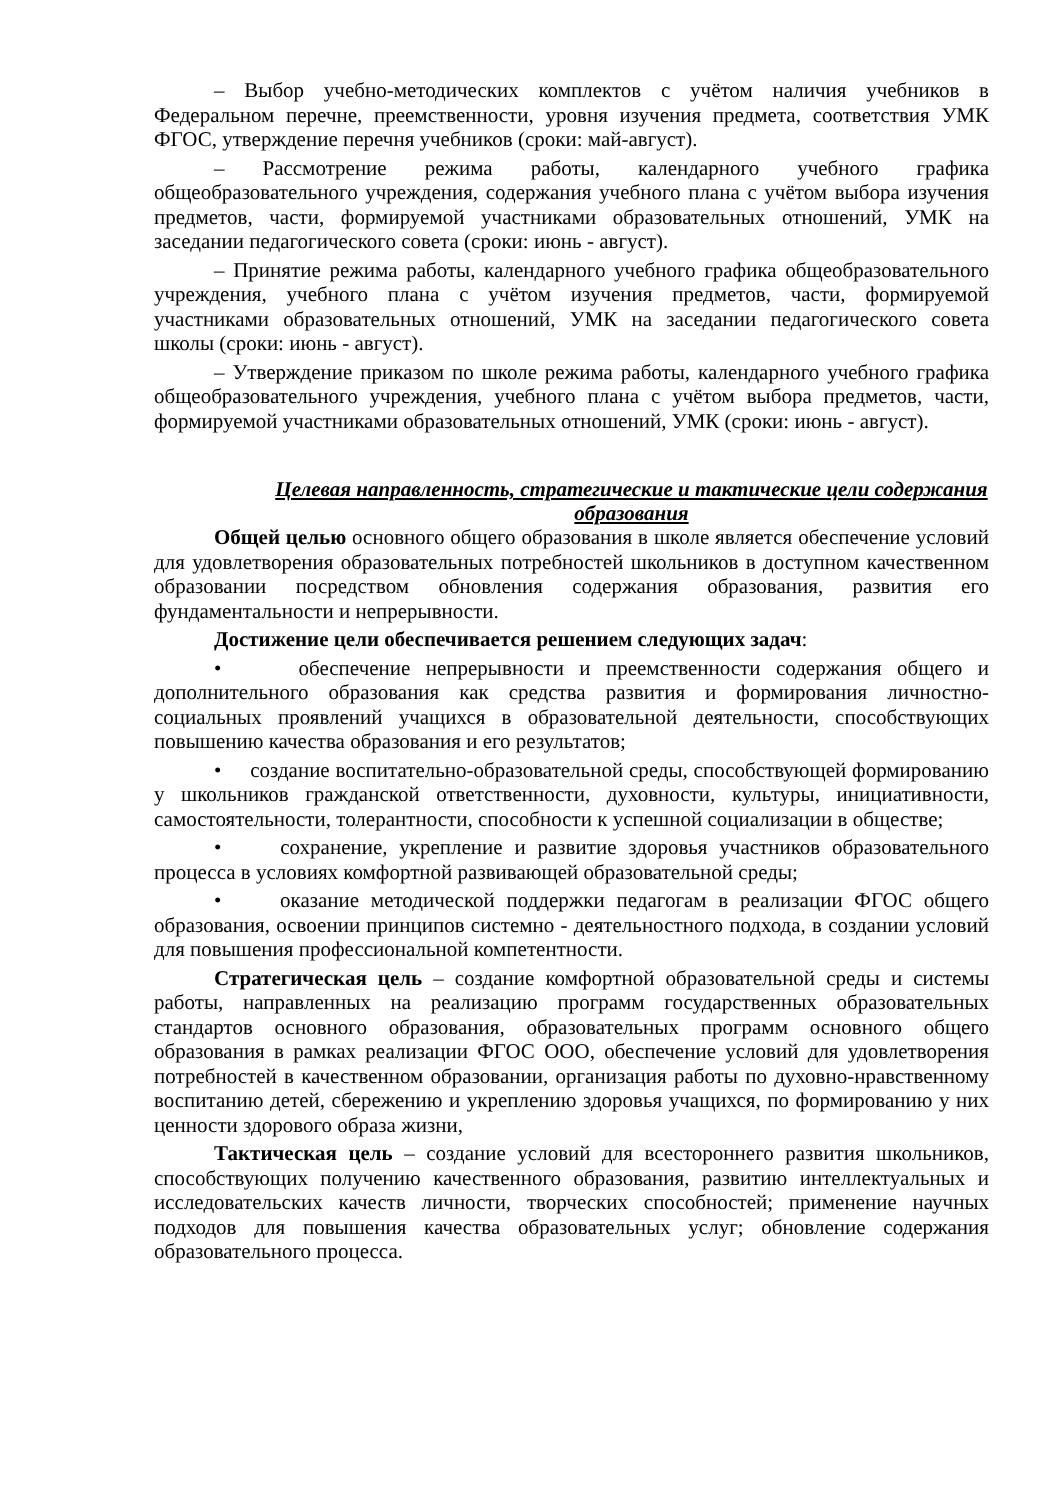– Выбор учебно-методических комплектов с учётом наличия учебников в Федеральном перечне, преемственности, уровня изучения предмета, соответствия УМК ФГОС, утверждение перечня учебников (сроки: май-август).
– Рассмотрение режима работы, календарного учебного графика общеобразовательного учреждения, содержания учебного плана с учётом выбора изучения предметов, части, формируемой участниками образовательных отношений, УМК на заседании педагогического совета (сроки: июнь - август).
– Принятие режима работы, календарного учебного графика общеобразовательного учреждения, учебного плана с учётом изучения предметов, части, формируемой участниками образовательных отношений, УМК на заседании педагогического совета школы (сроки: июнь - август).
– Утверждение приказом по школе режима работы, календарного учебного графика общеобразовательного учреждения, учебного плана с учётом выбора предметов, части, формируемой участниками образовательных отношений, УМК (сроки: июнь - август).
Целевая направленность, стратегические и тактические цели содержания образования
Общей целью основного общего образования в школе является обеспечение условий для удовлетворения образовательных потребностей школьников в доступном качественном образовании посредством обновления содержания образования, развития его фундаментальности и непрерывности.
Достижение цели обеспечивается решением следующих задач:
• обеспечение непрерывности и преемственности содержания общего и дополнительного образования как средства развития и формирования личностно-социальных проявлений учащихся в образовательной деятельности, способствующих повышению качества образования и его результатов;
• создание воспитательно-образовательной среды, способствующей формированию у школьников гражданской ответственности, духовности, культуры, инициативности, самостоятельности, толерантности, способности к успешной социализации в обществе;
• сохранение, укрепление и развитие здоровья участников образовательного процесса в условиях комфортной развивающей образовательной среды;
• оказание методической поддержки педагогам в реализации ФГОС общего образования, освоении принципов системно - деятельностного подхода, в создании условий для повышения профессиональной компетентности.
Стратегическая цель – создание комфортной образовательной среды и системы работы, направленных на реализацию программ государственных образовательных стандартов основного образования, образовательных программ основного общего образования в рамках реализации ФГОС ООО, обеспечение условий для удовлетворения потребностей в качественном образовании, организация работы по духовно-нравственному воспитанию детей, сбережению и укреплению здоровья учащихся, по формированию у них ценности здорового образа жизни,
Тактическая цель – создание условий для всестороннего развития школьников, способствующих получению качественного образования, развитию интеллектуальных и исследовательских качеств личности, творческих способностей; применение научных подходов для повышения качества образовательных услуг; обновление содержания образовательного процесса.